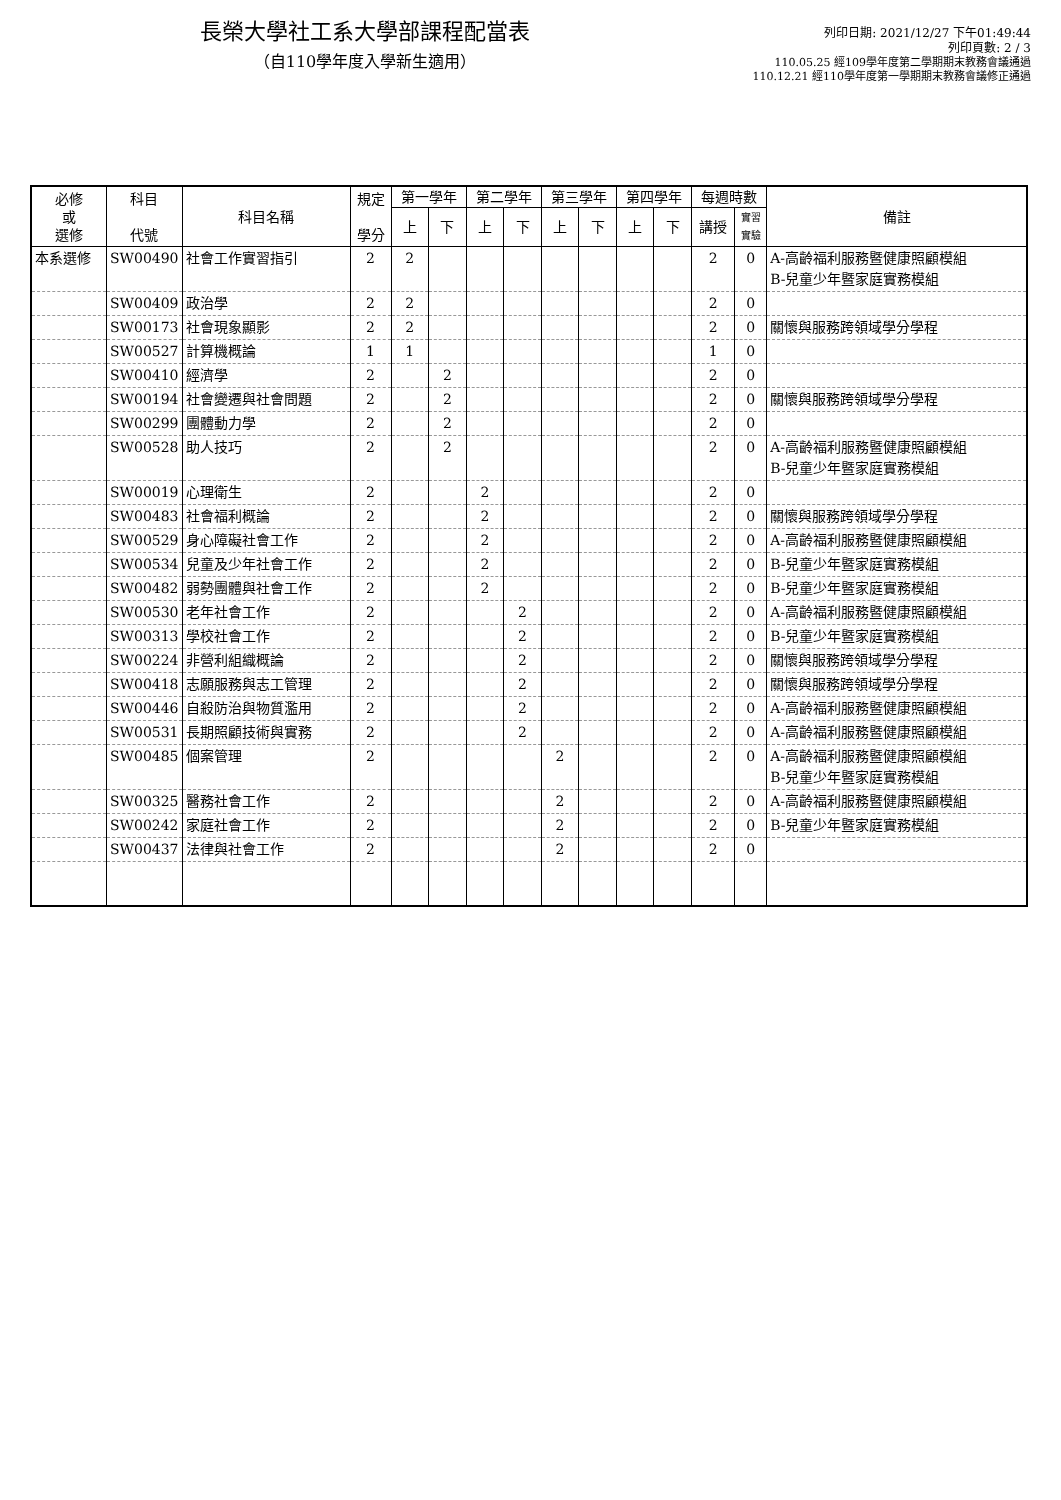長榮大學社工系大學部課程配當表
（自110學年度入學新生適用）
列印日期: 2021/12/27 下午01:49:44
列印頁數: 2 / 3
110.05.25 經109學年度第二學期期末教務會議通過
110.12.21 經110學年度第一學期期末教務會議修正通過
| 必修 或 選修 | 科目 代號 | 科目名稱 | 規定 學分 | 第一學年 | | 第二學年 | | 第三學年 | | 第四學年 | | 每週時數 | | 備註 |
| --- | --- | --- | --- | --- | --- | --- | --- | --- | --- | --- | --- | --- | --- | --- |
| | | | | 上 | 下 | 上 | 下 | 上 | 下 | 上 | 下 | 講授 | 實習 實驗 | |
| 本系選修 | SW00490 | 社會工作實習指引 | 2 | 2 | | | | | | | | 2 | 0 | A-高齡福利服務暨健康照顧模組 B-兒童少年暨家庭實務模組 |
| | SW00409 | 政治學 | 2 | 2 | | | | | | | | 2 | 0 | |
| | SW00173 | 社會現象顯影 | 2 | 2 | | | | | | | | 2 | 0 | 關懷與服務跨領域學分學程 |
| | SW00527 | 計算機概論 | 1 | 1 | | | | | | | | 1 | 0 | |
| | SW00410 | 經濟學 | 2 | | 2 | | | | | | | 2 | 0 | |
| | SW00194 | 社會變遷與社會問題 | 2 | | 2 | | | | | | | 2 | 0 | 關懷與服務跨領域學分學程 |
| | SW00299 | 團體動力學 | 2 | | 2 | | | | | | | 2 | 0 | |
| | SW00528 | 助人技巧 | 2 | | 2 | | | | | | | 2 | 0 | A-高齡福利服務暨健康照顧模組 B-兒童少年暨家庭實務模組 |
| | SW00019 | 心理衛生 | 2 | | | 2 | | | | | | 2 | 0 | |
| | SW00483 | 社會福利概論 | 2 | | | 2 | | | | | | 2 | 0 | 關懷與服務跨領域學分學程 |
| | SW00529 | 身心障礙社會工作 | 2 | | | 2 | | | | | | 2 | 0 | A-高齡福利服務暨健康照顧模組 |
| | SW00534 | 兒童及少年社會工作 | 2 | | | 2 | | | | | | 2 | 0 | B-兒童少年暨家庭實務模組 |
| | SW00482 | 弱勢團體與社會工作 | 2 | | | 2 | | | | | | 2 | 0 | B-兒童少年暨家庭實務模組 |
| | SW00530 | 老年社會工作 | 2 | | | | 2 | | | | | 2 | 0 | A-高齡福利服務暨健康照顧模組 |
| | SW00313 | 學校社會工作 | 2 | | | | 2 | | | | | 2 | 0 | B-兒童少年暨家庭實務模組 |
| | SW00224 | 非營利組織概論 | 2 | | | | 2 | | | | | 2 | 0 | 關懷與服務跨領域學分學程 |
| | SW00418 | 志願服務與志工管理 | 2 | | | | 2 | | | | | 2 | 0 | 關懷與服務跨領域學分學程 |
| | SW00446 | 自殺防治與物質濫用 | 2 | | | | 2 | | | | | 2 | 0 | A-高齡福利服務暨健康照顧模組 |
| | SW00531 | 長期照顧技術與實務 | 2 | | | | 2 | | | | | 2 | 0 | A-高齡福利服務暨健康照顧模組 |
| | SW00485 | 個案管理 | 2 | | | | | 2 | | | | 2 | 0 | A-高齡福利服務暨健康照顧模組 B-兒童少年暨家庭實務模組 |
| | SW00325 | 醫務社會工作 | 2 | | | | | 2 | | | | 2 | 0 | A-高齡福利服務暨健康照顧模組 |
| | SW00242 | 家庭社會工作 | 2 | | | | | 2 | | | | 2 | 0 | B-兒童少年暨家庭實務模組 |
| | SW00437 | 法律與社會工作 | 2 | | | | | 2 | | | | 2 | 0 | |